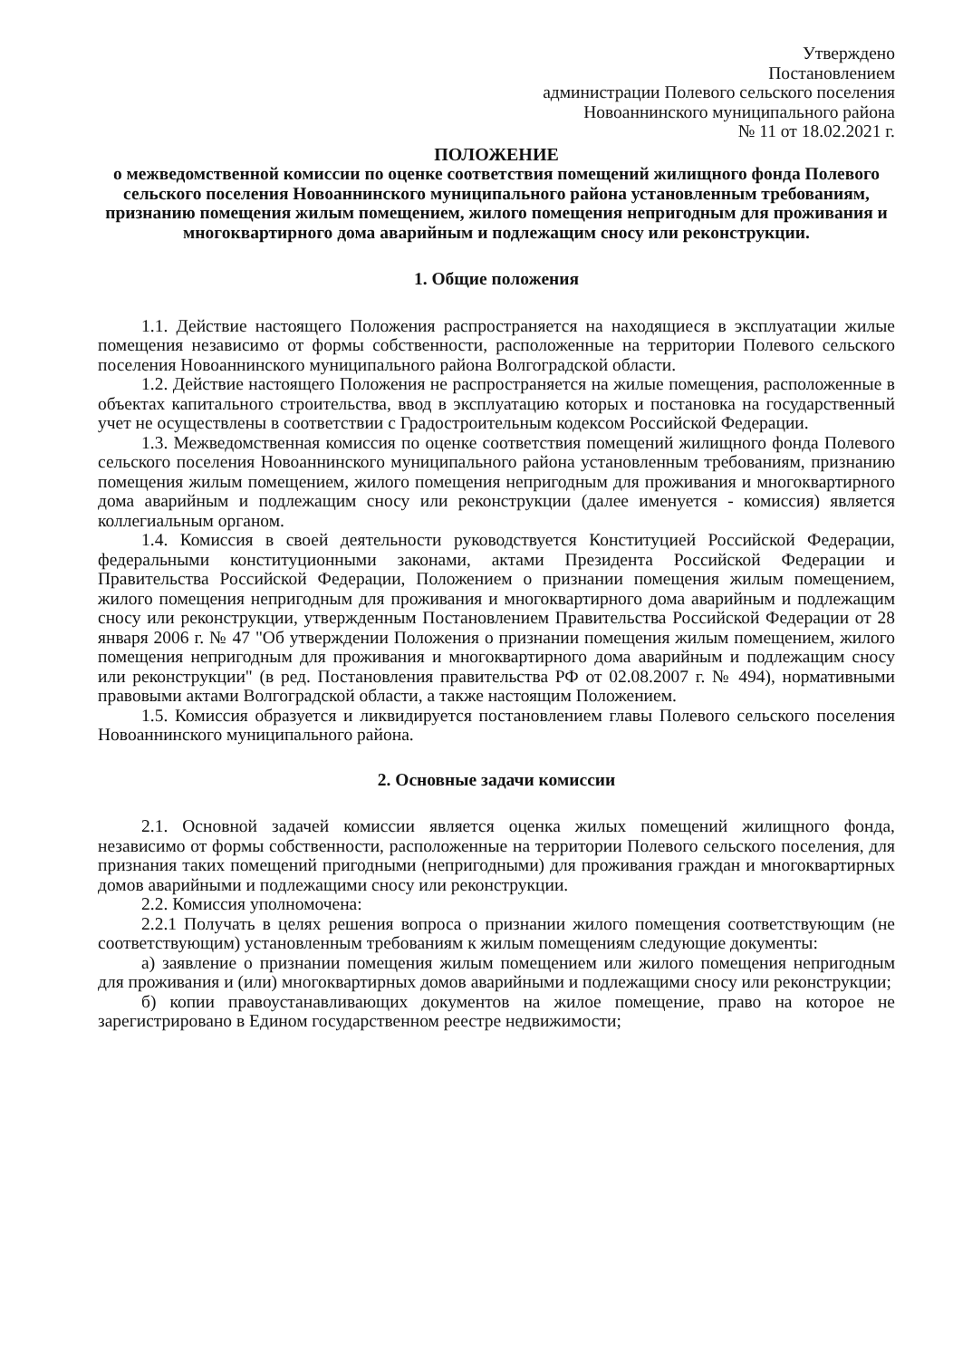Утверждено
Постановлением
администрации Полевого сельского поселения
Новоаннинского муниципального района
№ 11 от 18.02.2021 г.
ПОЛОЖЕНИЕ
о межведомственной комиссии по оценке соответствия помещений жилищного фонда Полевого сельского поселения Новоаннинского муниципального района установленным требованиям, признанию помещения жилым помещением, жилого помещения непригодным для проживания и многоквартирного дома аварийным и подлежащим сносу или реконструкции.
1. Общие положения
1.1. Действие настоящего Положения распространяется на находящиеся в эксплуатации жилые помещения независимо от формы собственности, расположенные на территории Полевого сельского поселения Новоаннинского муниципального района Волгоградской области.
1.2. Действие настоящего Положения не распространяется на жилые помещения, расположенные в объектах капитального строительства, ввод в эксплуатацию которых и постановка на государственный учет не осуществлены в соответствии с Градостроительным кодексом Российской Федерации.
1.3. Межведомственная комиссия по оценке соответствия помещений жилищного фонда Полевого сельского поселения Новоаннинского муниципального района установленным требованиям, признанию помещения жилым помещением, жилого помещения непригодным для проживания и многоквартирного дома аварийным и подлежащим сносу или реконструкции (далее именуется - комиссия) является коллегиальным органом.
1.4. Комиссия в своей деятельности руководствуется Конституцией Российской Федерации, федеральными конституционными законами, актами Президента Российской Федерации и Правительства Российской Федерации, Положением о признании помещения жилым помещением, жилого помещения непригодным для проживания и многоквартирного дома аварийным и подлежащим сносу или реконструкции, утвержденным Постановлением Правительства Российской Федерации от 28 января 2006 г. № 47 "Об утверждении Положения о признании помещения жилым помещением, жилого помещения непригодным для проживания и многоквартирного дома аварийным и подлежащим сносу или реконструкции" (в ред. Постановления правительства РФ от 02.08.2007 г. № 494), нормативными правовыми актами Волгоградской области, а также настоящим Положением.
1.5. Комиссия образуется и ликвидируется постановлением главы Полевого сельского поселения Новоаннинского муниципального района.
2. Основные задачи комиссии
2.1. Основной задачей комиссии является оценка жилых помещений жилищного фонда, независимо от формы собственности, расположенные на территории Полевого сельского поселения, для признания таких помещений пригодными (непригодными) для проживания граждан и многоквартирных домов аварийными и подлежащими сносу или реконструкции.
2.2. Комиссия уполномочена:
2.2.1 Получать в целях решения вопроса о признании жилого помещения соответствующим (не соответствующим) установленным требованиям к жилым помещениям следующие документы:
а) заявление о признании помещения жилым помещением или жилого помещения непригодным для проживания и (или) многоквартирных домов аварийными и подлежащими сносу или реконструкции;
б) копии правоустанавливающих документов на жилое помещение, право на которое не зарегистрировано в Едином государственном реестре недвижимости;